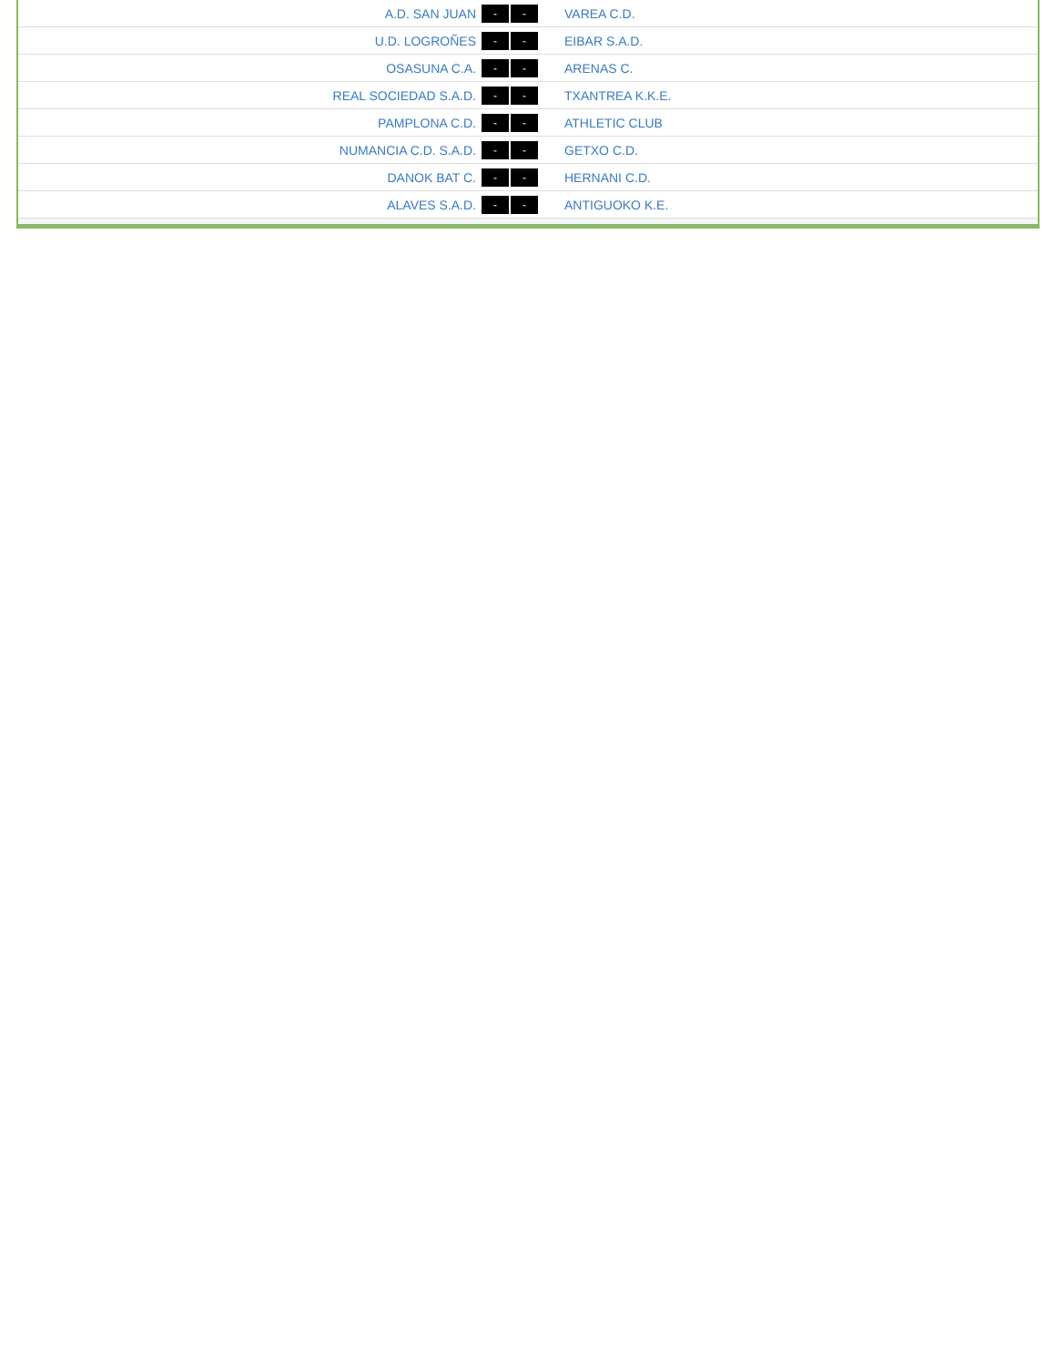| A.D. SAN JUAN | - - | VAREA C.D. |
| U.D. LOGROÑES | - - | EIBAR S.A.D. |
| OSASUNA C.A. | - - | ARENAS C. |
| REAL SOCIEDAD S.A.D. | - - | TXANTREA K.K.E. |
| PAMPLONA C.D. | - - | ATHLETIC CLUB |
| NUMANCIA C.D. S.A.D. | - - | GETXO C.D. |
| DANOK BAT C. | - - | HERNANI C.D. |
| ALAVES S.A.D. | - - | ANTIGUOKO K.E. |